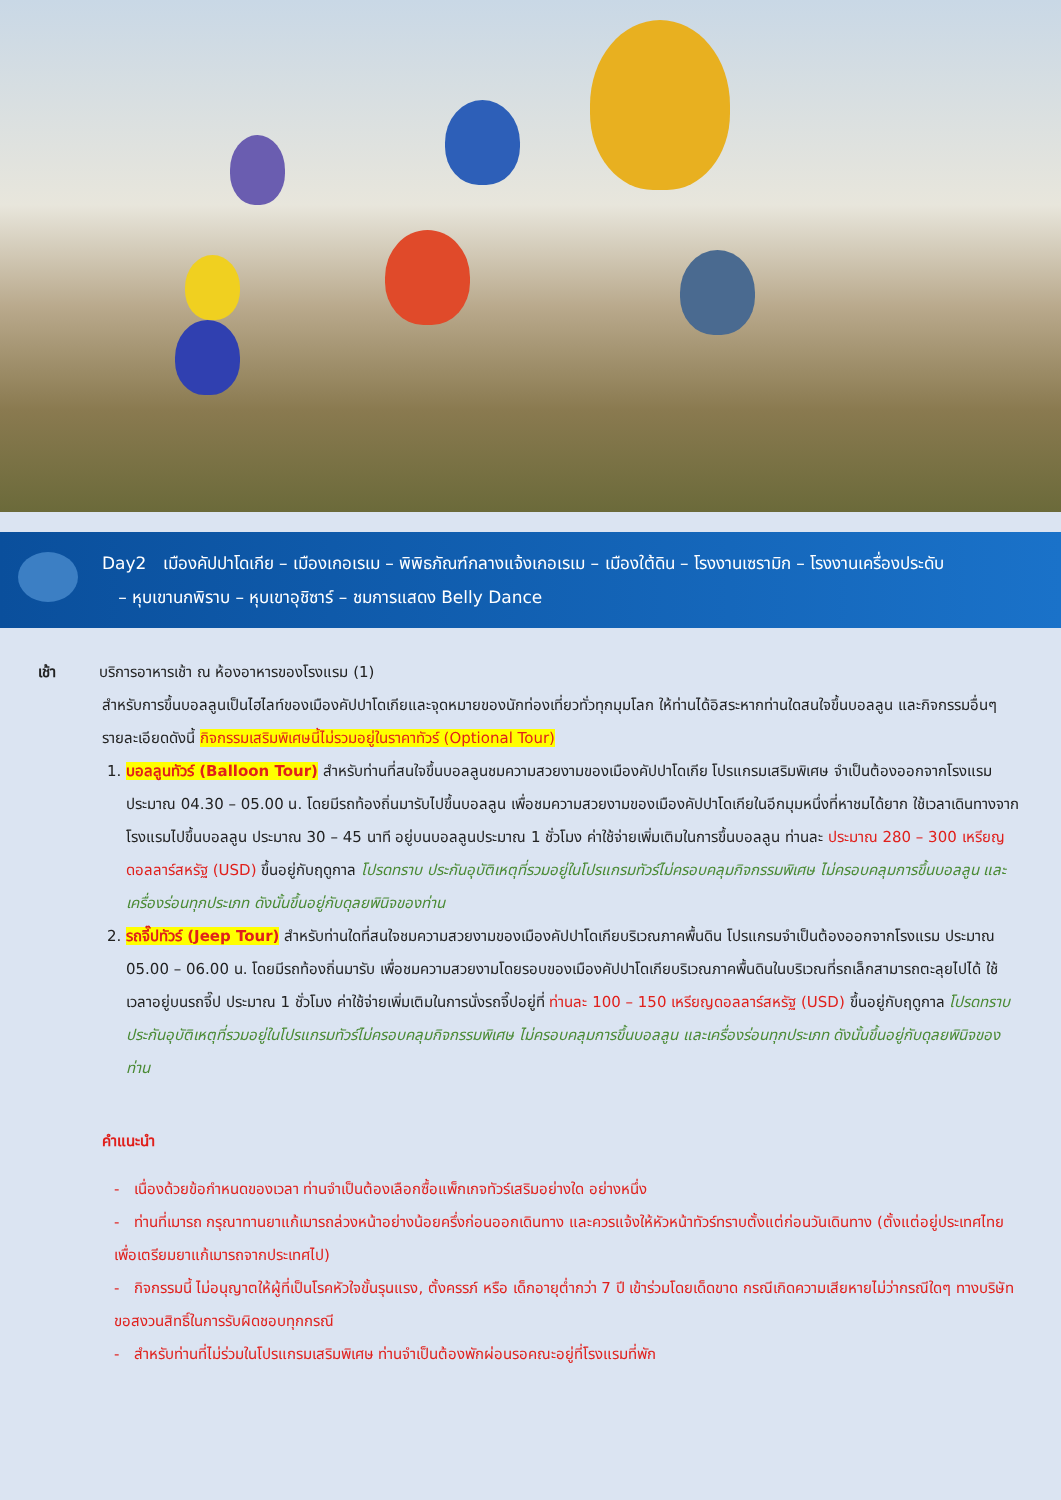Day2 เมืองคัปปาโดเกีย – เมืองเกอเรเม – พิพิธภัณฑ์กลางแจ้งเกอเรเม – เมืองใต้ดิน – โรงงานเซรามิก – โรงงานเครื่องประดับ
– หุบเขานกพิราบ – หุบเขาอุชิซาร์ – ชมการแสดง Belly Dance
เช้า บริการอาหารเช้า ณ ห้องอาหารของโรงแรม (1)
สำหรับการขึ้นบอลลูนเป็นไฮไลท์ของเมืองคัปปาโดเกียและจุดหมายของนักท่องเที่ยวทั่วทุกมุมโลก ให้ท่านได้อิสระหากท่านใดสนใจขึ้นบอลลูน และกิจกรรมอื่นๆ รายละเอียดดังนี้ กิจกรรมเสริมพิเศษนี้ไม่รวมอยู่ในราคาทัวร์ (Optional Tour)
1. บอลลูนทัวร์ (Balloon Tour) สำหรับท่านที่สนใจขึ้นบอลลูนชมความสวยงามของเมืองคัปปาโดเกีย โปรแกรมเสริมพิเศษ จำเป็นต้องออกจากโรงแรมประมาณ 04.30 – 05.00 น. โดยมีรถท้องถิ่นมารับไปขึ้นบอลลูน เพื่อชมความสวยงามของเมืองคัปปาโดเกียในอีกมุมหนึ่งที่หาชมได้ยาก ใช้เวลาเดินทางจากโรงแรมไปขึ้นบอลลูน ประมาณ 30 – 45 นาที อยู่บนบอลลูนประมาณ 1 ชั่วโมง ค่าใช้จ่ายเพิ่มเติมในการขึ้นบอลลูน ท่านละ ประมาณ 280 – 300 เหรียญดอลลาร์สหรัฐ (USD) ขึ้นอยู่กับฤดูกาล โปรดทราบ ประกันอุบัติเหตุที่รวมอยู่ในโปรแกรมทัวร์ไม่ครอบคลุมกิจกรรมพิเศษ ไม่ครอบคลุมการขึ้นบอลลูน และเครื่องร่อนทุกประเภท ดังนั้นขึ้นอยู่กับดุลยพินิจของท่าน
2. รถจี๊ปทัวร์ (Jeep Tour) สำหรับท่านใดที่สนใจชมความสวยงามของเมืองคัปปาโดเกียบริเวณภาคพื้นดิน โปรแกรมจำเป็นต้องออกจากโรงแรม ประมาณ 05.00 – 06.00 น. โดยมีรถท้องถิ่นมารับ เพื่อชมความสวยงามโดยรอบของเมืองคัปปาโดเกียบริเวณภาคพื้นดินในบริเวณที่รถเล็กสามารถตะลุยไปได้ ใช้เวลาอยู่บนรถจี๊ป ประมาณ 1 ชั่วโมง ค่าใช้จ่ายเพิ่มเติมในการนั่งรถจี๊ปอยู่ที่ ท่านละ 100 – 150 เหรียญดอลลาร์สหรัฐ (USD) ขึ้นอยู่กับฤดูกาล โปรดทราบ ประกันอุบัติเหตุที่รวมอยู่ในโปรแกรมทัวร์ไม่ครอบคลุมกิจกรรมพิเศษ ไม่ครอบคลุมการขึ้นบอลลูน และเครื่องร่อนทุกประเภท ดังนั้นขึ้นอยู่กับดุลยพินิจของท่าน
คำแนะนำ
- เนื่องด้วยข้อกำหนดของเวลา ท่านจำเป็นต้องเลือกซื้อแพ็กเกจทัวร์เสริมอย่างใด อย่างหนึ่ง
- ท่านที่เมารถ กรุณาทานยาแก้เมารถล่วงหน้าอย่างน้อยครึ่งก่อนออกเดินทาง และควรแจ้งให้หัวหน้าทัวร์ทราบตั้งแต่ก่อนวันเดินทาง (ตั้งแต่อยู่ประเทศไทย เพื่อเตรียมยาแก้เมารถจากประเทศไป)
- กิจกรรมนี้ ไม่อนุญาตให้ผู้ที่เป็นโรคหัวใจขั้นรุนแรง, ตั้งครรภ์ หรือ เด็กอายุต่ำกว่า 7 ปี เข้าร่วมโดยเด็ดขาด กรณีเกิดความเสียหายไม่ว่ากรณีใดๆ ทางบริษัทขอสงวนสิทธิ์ในการรับผิดชอบทุกกรณี
- สำหรับท่านที่ไม่ร่วมในโปรแกรมเสริมพิเศษ ท่านจำเป็นต้องพักผ่อนรอคณะอยู่ที่โรงแรมที่พัก